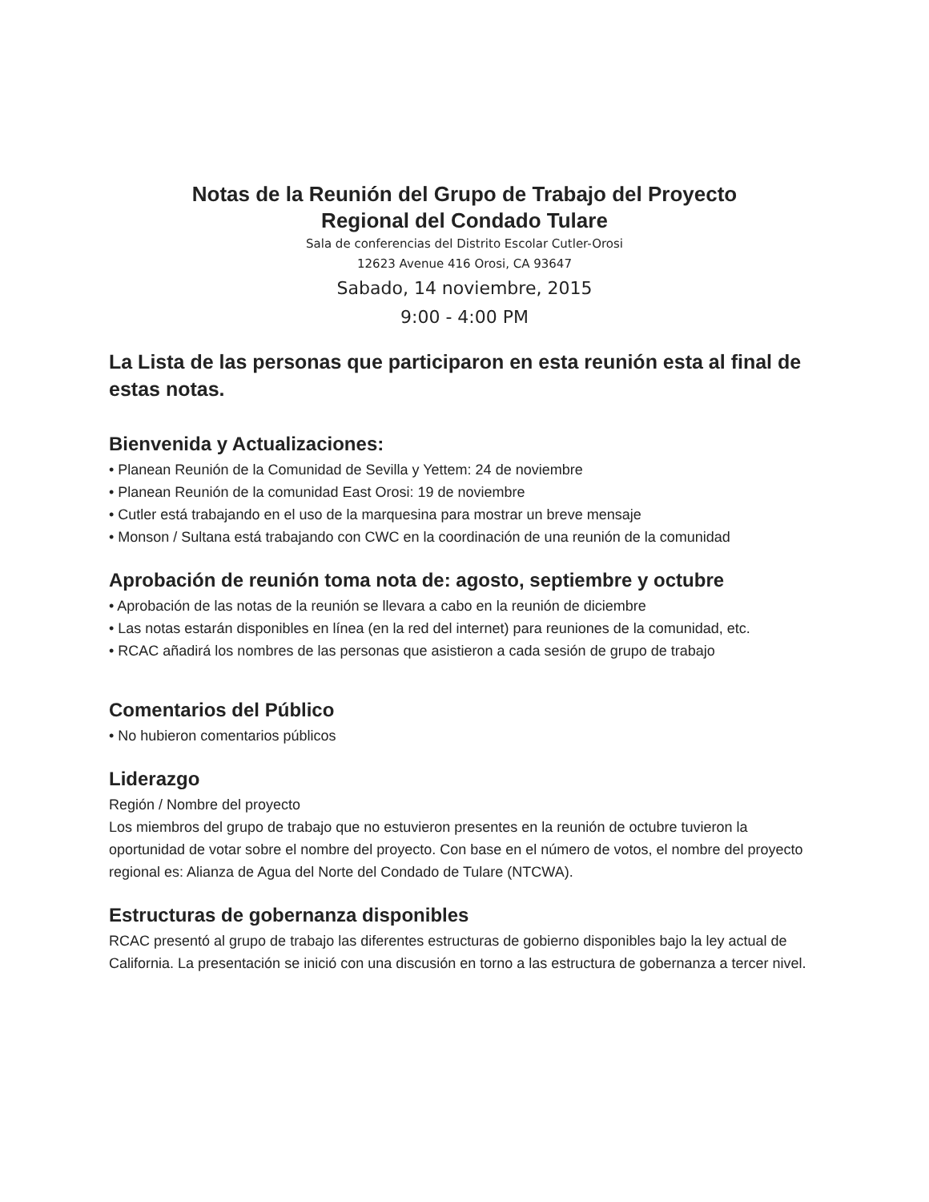Notas de la Reunión del Grupo de Trabajo del Proyecto
Regional del Condado Tulare
Sala de conferencias del Distrito Escolar Cutler-Orosi
12623 Avenue 416 Orosi, CA 93647
Sabado, 14 noviembre, 2015
9:00 - 4:00 PM
La Lista de las personas que participaron en esta reunión esta al final de estas notas.
Bienvenida y Actualizaciones:
• Planean Reunión de la Comunidad de Sevilla y Yettem: 24 de noviembre
• Planean Reunión de la comunidad East Orosi: 19 de noviembre
• Cutler está trabajando en el uso de la marquesina para mostrar un breve mensaje
• Monson / Sultana está trabajando con CWC en la coordinación de una reunión de la comunidad
Aprobación de reunión toma nota de: agosto, septiembre y octubre
• Aprobación de las notas de la reunión se llevara a cabo en la reunión de diciembre
• Las notas estarán disponibles en línea (en la red del internet) para reuniones de la comunidad, etc.
• RCAC añadirá los nombres de las personas que asistieron a cada sesión de grupo de trabajo
Comentarios del Público
• No hubieron comentarios públicos
Liderazgo
Región / Nombre del proyecto
Los miembros del grupo de trabajo que no estuvieron presentes en la reunión de octubre tuvieron la oportunidad de votar sobre el nombre del proyecto. Con base en el número de votos, el nombre del proyecto regional es: Alianza de Agua del Norte del Condado de Tulare (NTCWA).
Estructuras de gobernanza disponibles
RCAC presentó al grupo de trabajo las diferentes estructuras de gobierno disponibles bajo la ley actual de California. La presentación se inició con una discusión en torno a las estructura de gobernanza a tercer nivel.